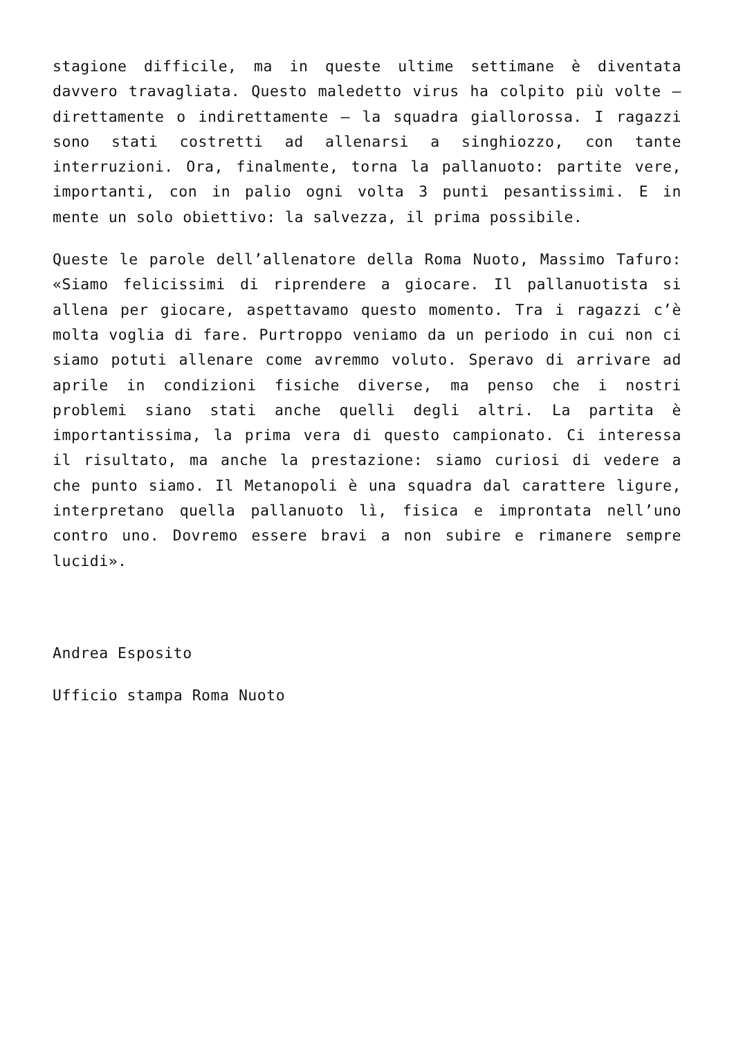stagione difficile, ma in queste ultime settimane è diventata davvero travagliata. Questo maledetto virus ha colpito più volte – direttamente o indirettamente – la squadra giallorossa. I ragazzi sono stati costretti ad allenarsi a singhiozzo, con tante interruzioni. Ora, finalmente, torna la pallanuoto: partite vere, importanti, con in palio ogni volta 3 punti pesantissimi. E in mente un solo obiettivo: la salvezza, il prima possibile.
Queste le parole dell’allenatore della Roma Nuoto, Massimo Tafuro: «Siamo felicissimi di riprendere a giocare. Il pallanuotista si allena per giocare, aspettavamo questo momento. Tra i ragazzi c’è molta voglia di fare. Purtroppo veniamo da un periodo in cui non ci siamo potuti allenare come avremmo voluto. Speravo di arrivare ad aprile in condizioni fisiche diverse, ma penso che i nostri problemi siano stati anche quelli degli altri. La partita è importantissima, la prima vera di questo campionato. Ci interessa il risultato, ma anche la prestazione: siamo curiosi di vedere a che punto siamo. Il Metanopoli è una squadra dal carattere ligure, interpretano quella pallanuoto lì, fisica e improntata nell’uno contro uno. Dovremo essere bravi a non subire e rimanere sempre lucidi».
Andrea Esposito
Ufficio stampa Roma Nuoto